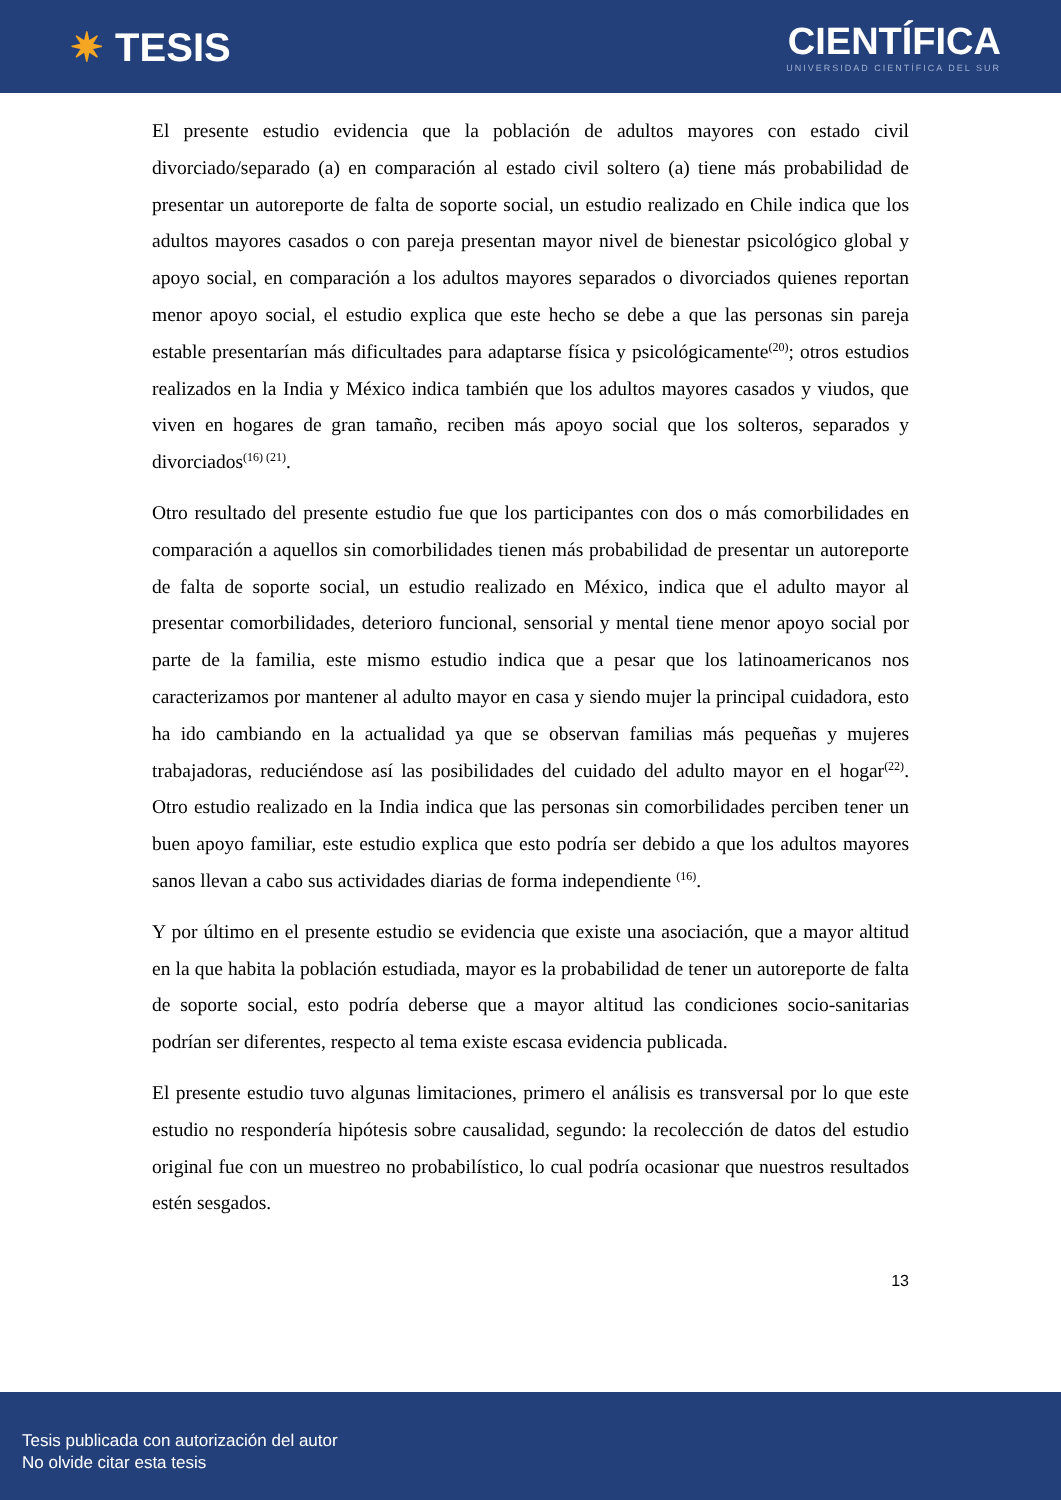✷ TESIS
CIENTÍFICA
UNIVERSIDAD CIENTÍFICA DEL SUR
El presente estudio evidencia que la población de adultos mayores con estado civil divorciado/separado (a) en comparación al estado civil soltero (a) tiene más probabilidad de presentar un autoreporte de falta de soporte social, un estudio realizado en Chile indica que los adultos mayores casados o con pareja presentan mayor nivel de bienestar psicológico global y apoyo social, en comparación a los adultos mayores separados o divorciados quienes reportan menor apoyo social, el estudio explica que este hecho se debe a que las personas sin pareja estable presentarían más dificultades para adaptarse física y psicológicamente<sup>(20)</sup>; otros estudios realizados en la India y México indica también que los adultos mayores casados y viudos, que viven en hogares de gran tamaño, reciben más apoyo social que los solteros, separados y divorciados<sup>(16) (21)</sup>.
Otro resultado del presente estudio fue que los participantes con dos o más comorbilidades en comparación a aquellos sin comorbilidades tienen más probabilidad de presentar un autoreporte de falta de soporte social, un estudio realizado en México, indica que el adulto mayor al presentar comorbilidades, deterioro funcional, sensorial y mental tiene menor apoyo social por parte de la familia, este mismo estudio indica que a pesar que los latinoamericanos nos caracterizamos por mantener al adulto mayor en casa y siendo mujer la principal cuidadora, esto ha ido cambiando en la actualidad ya que se observan familias más pequeñas y mujeres trabajadoras, reduciéndose así las posibilidades del cuidado del adulto mayor en el hogar<sup>(22)</sup>. Otro estudio realizado en la India indica que las personas sin comorbilidades perciben tener un buen apoyo familiar, este estudio explica que esto podría ser debido a que los adultos mayores sanos llevan a cabo sus actividades diarias de forma independiente <sup>(16)</sup>.
Y por último en el presente estudio se evidencia que existe una asociación, que a mayor altitud en la que habita la población estudiada, mayor es la probabilidad de tener un autoreporte de falta de soporte social, esto podría deberse que a mayor altitud las condiciones socio-sanitarias podrían ser diferentes, respecto al tema existe escasa evidencia publicada.
El presente estudio tuvo algunas limitaciones, primero el análisis es transversal por lo que este estudio no respondería hipótesis sobre causalidad, segundo: la recolección de datos del estudio original fue con un muestreo no probabilístico, lo cual podría ocasionar que nuestros resultados estén sesgados.
13
Tesis publicada con autorización del autor
No olvide citar esta tesis